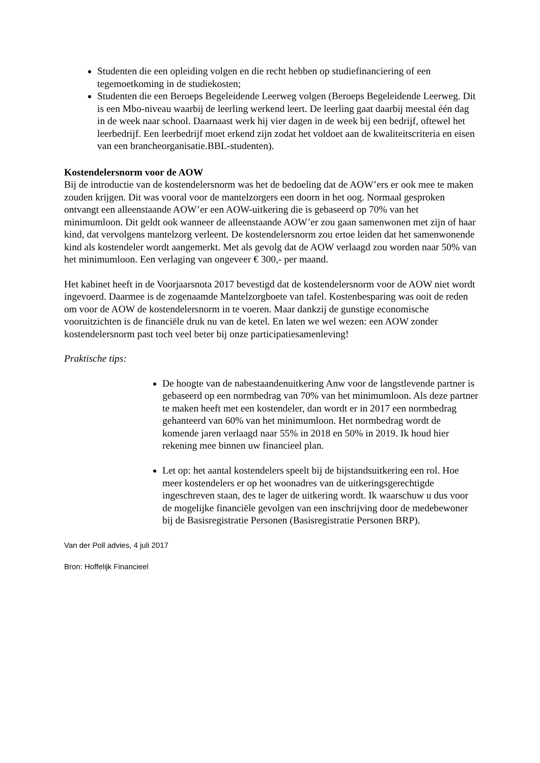Studenten die een opleiding volgen en die recht hebben op studiefinanciering of een tegemoetkoming in de studiekosten;
Studenten die een Beroeps Begeleidende Leerweg volgen (Beroeps Begeleidende Leerweg. Dit is een Mbo-niveau waarbij de leerling werkend leert. De leerling gaat daarbij meestal één dag in de week naar school. Daarnaast werk hij vier dagen in de week bij een bedrijf, oftewel het leerbedrijf. Een leerbedrijf moet erkend zijn zodat het voldoet aan de kwaliteitscriteria en eisen van een brancheorganisatie.BBL-studenten).
Kostendelersnorm voor de AOW
Bij de introductie van de kostendelersnorm was het de bedoeling dat de AOW’ers er ook mee te maken zouden krijgen. Dit was vooral voor de mantelzorgers een doorn in het oog. Normaal gesproken ontvangt een alleenstaande AOW’er een AOW-uitkering die is gebaseerd op 70% van het minimumloon. Dit geldt ook wanneer de alleenstaande AOW’er zou gaan samenwonen met zijn of haar kind, dat vervolgens mantelzorg verleent. De kostendelersnorm zou ertoe leiden dat het samenwonende kind als kostendeler wordt aangemerkt. Met als gevolg dat de AOW verlaagd zou worden naar 50% van het minimumloon. Een verlaging van ongeveer € 300,- per maand.
Het kabinet heeft in de Voorjaarsnota 2017 bevestigd dat de kostendelersnorm voor de AOW niet wordt ingevoerd. Daarmee is de zogenaamde Mantelzorgboete van tafel. Kostenbesparing was ooit de reden om voor de AOW de kostendelersnorm in te voeren. Maar dankzij de gunstige economische vooruitzichten is de financiële druk nu van de ketel. En laten we wel wezen: een AOW zonder kostendelersnorm past toch veel beter bij onze participatiesamenleving!
Praktische tips:
De hoogte van de nabestaandenuitkering Anw voor de langstlevende partner is gebaseerd op een normbedrag van 70% van het minimumloon. Als deze partner te maken heeft met een kostendeler, dan wordt er in 2017 een normbedrag gehanteerd van 60% van het minimumloon. Het normbedrag wordt de komende jaren verlaagd naar 55% in 2018 en 50% in 2019. Ik houd hier rekening mee binnen uw financieel plan.
Let op: het aantal kostendelers speelt bij de bijstandsuitkering een rol. Hoe meer kostendelers er op het woonadres van de uitkeringsgerechtigde ingeschreven staan, des te lager de uitkering wordt. Ik waarschuw u dus voor de mogelijke financiële gevolgen van een inschrijving door de medebewoner bij de Basisregistratie Personen (Basisregistratie Personen BRP).
Van der Poll advies, 4 juli 2017
Bron: Hoffelijk Financieel